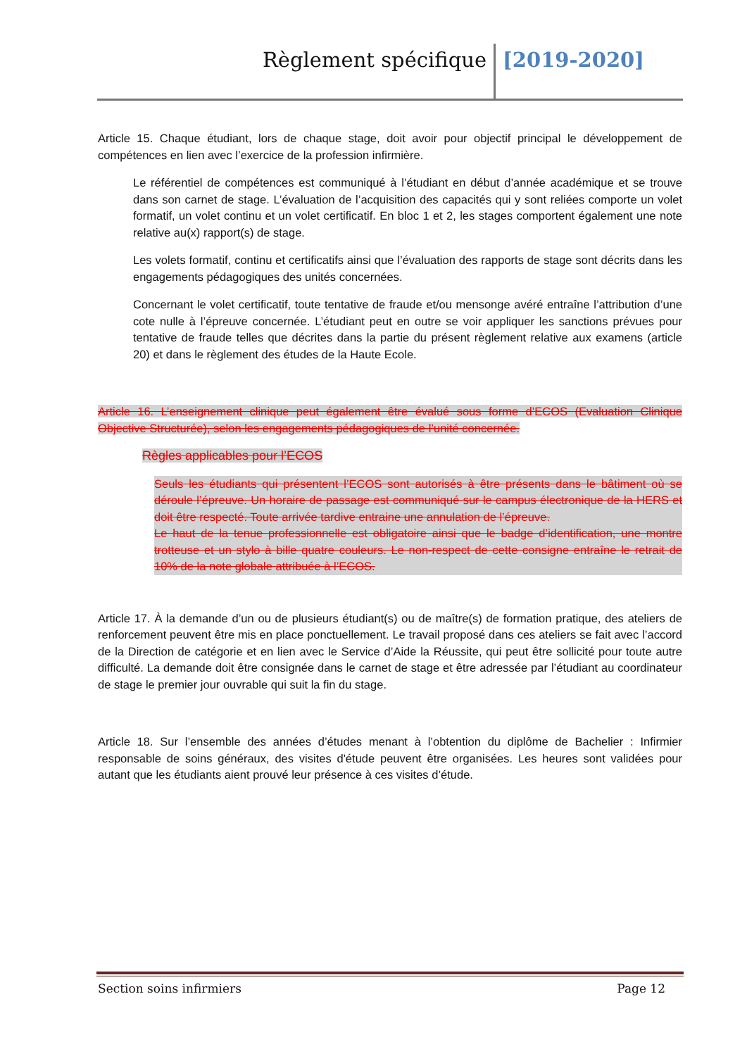Règlement spécifique [2019-2020]
Article 15. Chaque étudiant, lors de chaque stage, doit avoir pour objectif principal le développement de compétences en lien avec l’exercice de la profession infirmière.
Le référentiel de compétences est communiqué à l’étudiant en début d’année académique et se trouve dans son carnet de stage. L’évaluation de l’acquisition des capacités qui y sont reliées comporte un volet formatif, un volet continu et un volet certificatif. En bloc 1 et 2, les stages comportent également une note relative au(x) rapport(s) de stage.
Les volets formatif, continu et certificatifs ainsi que l’évaluation des rapports de stage sont décrits dans les engagements pédagogiques des unités concernées.
Concernant le volet certificatif, toute tentative de fraude et/ou mensonge avéré entraîne l’attribution d’une cote nulle à l’épreuve concernée. L’étudiant peut en outre se voir appliquer les sanctions prévues pour tentative de fraude telles que décrites dans la partie du présent règlement relative aux examens (article 20) et dans le règlement des études de la Haute Ecole.
Article 16. L’enseignement clinique peut également être évalué sous forme d’ECOS (Evaluation Clinique Objective Structurée), selon les engagements pédagogiques de l’unité concernée.
Règles applicables pour l’ECOS
Seuls les étudiants qui présentent l’ECOS sont autorisés à être présents dans le bâtiment où se déroule l’épreuve. Un horaire de passage est communiqué sur le campus électronique de la HERS et doit être respecté. Toute arrivée tardive entraine une annulation de l’épreuve.
Le haut de la tenue professionnelle est obligatoire ainsi que le badge d’identification, une montre trotteuse et un stylo à bille quatre couleurs. Le non-respect de cette consigne entraîne le retrait de 10% de la note globale attribuée à l’ECOS.
Article 17. À la demande d’un ou de plusieurs étudiant(s) ou de maître(s) de formation pratique, des ateliers de renforcement peuvent être mis en place ponctuellement. Le travail proposé dans ces ateliers se fait avec l’accord de la Direction de catégorie et en lien avec le Service d’Aide la Réussite, qui peut être sollicité pour toute autre difficulté. La demande doit être consignée dans le carnet de stage et être adressée par l’étudiant au coordinateur de stage le premier jour ouvrable qui suit la fin du stage.
Article 18. Sur l’ensemble des années d’études menant à l’obtention du diplôme de Bachelier : Infirmier responsable de soins généraux, des visites d'étude peuvent être organisées. Les heures sont validées pour autant que les étudiants aient prouvé leur présence à ces visites d’étude.
Section soins infirmiers Page 12